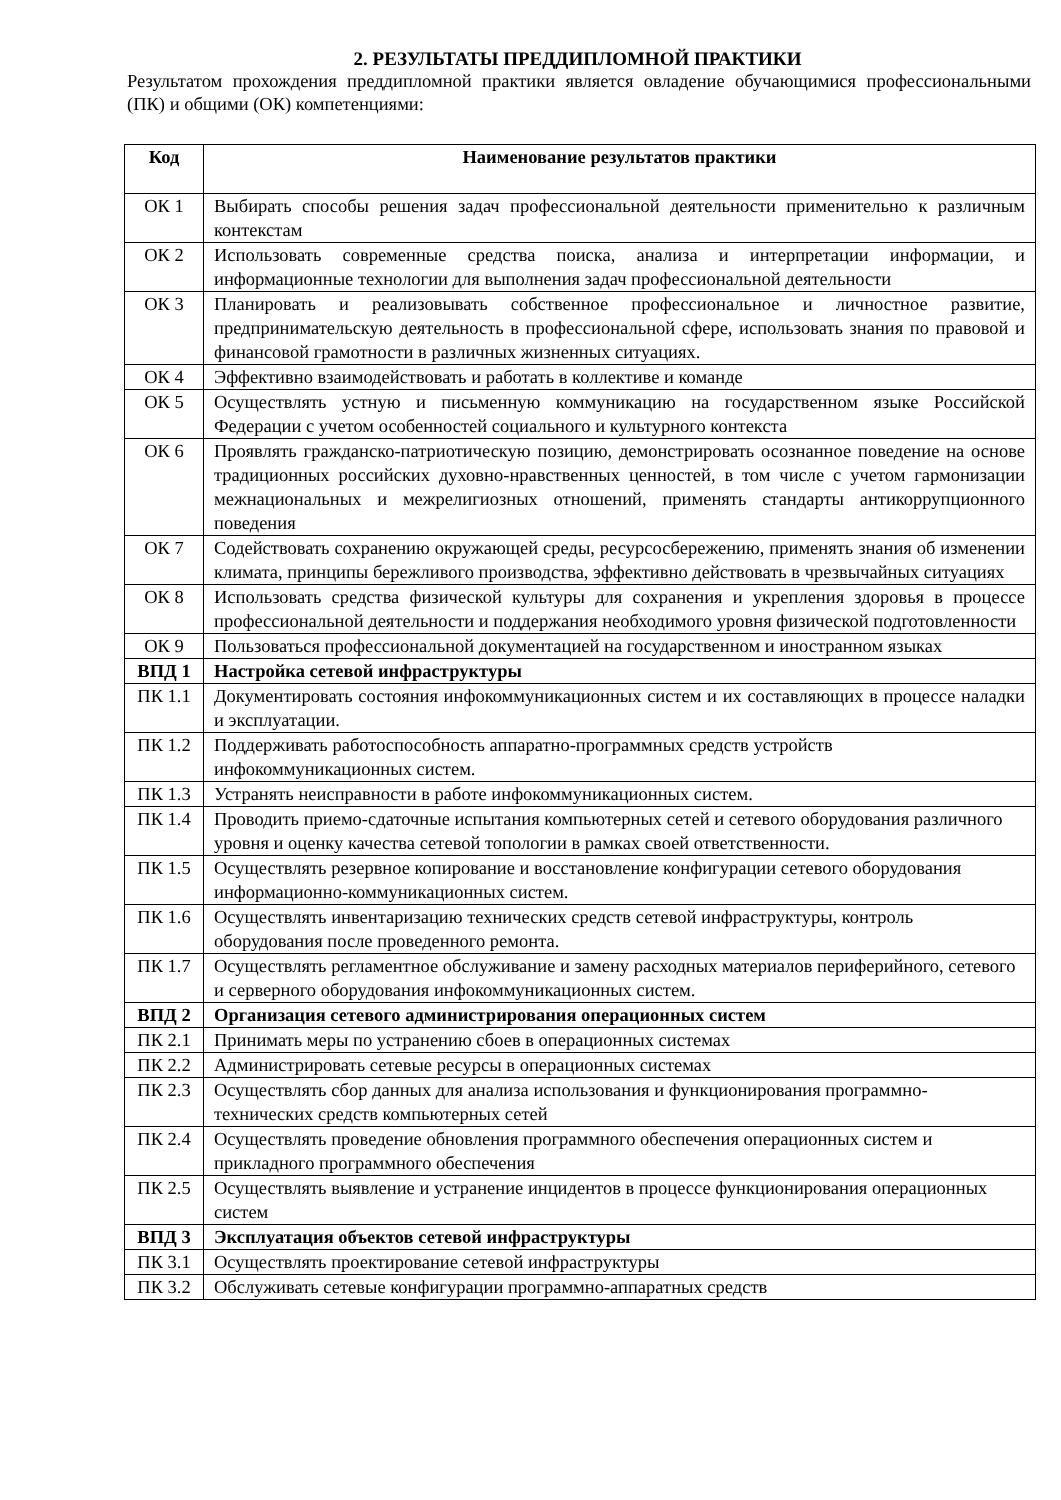2. РЕЗУЛЬТАТЫ ПРЕДДИПЛОМНОЙ ПРАКТИКИ
Результатом прохождения преддипломной практики является овладение обучающимися профессиональными (ПК) и общими (ОК) компетенциями:
| Код | Наименование результатов практики |
| --- | --- |
| ОК 1 | Выбирать способы решения задач профессиональной деятельности применительно к различным контекстам |
| ОК 2 | Использовать современные средства поиска, анализа и интерпретации информации, и информационные технологии для выполнения задач профессиональной деятельности |
| ОК 3 | Планировать и реализовывать собственное профессиональное и личностное развитие, предпринимательскую деятельность в профессиональной сфере, использовать знания по правовой и финансовой грамотности в различных жизненных ситуациях. |
| ОК 4 | Эффективно взаимодействовать и работать в коллективе и команде |
| ОК 5 | Осуществлять устную и письменную коммуникацию на государственном языке Российской Федерации с учетом особенностей социального и культурного контекста |
| ОК 6 | Проявлять гражданско-патриотическую позицию, демонстрировать осознанное поведение на основе традиционных российских духовно-нравственных ценностей, в том числе с учетом гармонизации межнациональных и межрелигиозных отношений, применять стандарты антикоррупционного поведения |
| ОК 7 | Содействовать сохранению окружающей среды, ресурсосбережению, применять знания об изменении климата, принципы бережливого производства, эффективно действовать в чрезвычайных ситуациях |
| ОК 8 | Использовать средства физической культуры для сохранения и укрепления здоровья в процессе профессиональной деятельности и поддержания необходимого уровня физической подготовленности |
| ОК 9 | Пользоваться профессиональной документацией на государственном и иностранном языках |
| ВПД 1 | Настройка сетевой инфраструктуры |
| ПК 1.1 | Документировать состояния инфокоммуникационных систем и их составляющих в процессе наладки и эксплуатации. |
| ПК 1.2 | Поддерживать работоспособность аппаратно-программных средств устройств инфокоммуникационных систем. |
| ПК 1.3 | Устранять неисправности в работе инфокоммуникационных систем. |
| ПК 1.4 | Проводить приемо-сдаточные испытания компьютерных сетей и сетевого оборудования различного уровня и оценку качества сетевой топологии в рамках своей ответственности. |
| ПК 1.5 | Осуществлять резервное копирование и восстановление конфигурации сетевого оборудования информационно-коммуникационных систем. |
| ПК 1.6 | Осуществлять инвентаризацию технических средств сетевой инфраструктуры, контроль оборудования после проведенного ремонта. |
| ПК 1.7 | Осуществлять регламентное обслуживание и замену расходных материалов периферийного, сетевого и серверного оборудования инфокоммуникационных систем. |
| ВПД 2 | Организация сетевого администрирования операционных систем |
| ПК 2.1 | Принимать меры по устранению сбоев в операционных системах |
| ПК 2.2 | Администрировать сетевые ресурсы в операционных системах |
| ПК 2.3 | Осуществлять сбор данных для анализа использования и функционирования программно-технических средств компьютерных сетей |
| ПК 2.4 | Осуществлять проведение обновления программного обеспечения операционных систем и прикладного программного обеспечения |
| ПК 2.5 | Осуществлять выявление и устранение инцидентов в процессе функционирования операционных систем |
| ВПД 3 | Эксплуатация объектов сетевой инфраструктуры |
| ПК 3.1 | Осуществлять проектирование сетевой инфраструктуры |
| ПК 3.2 | Обслуживать сетевые конфигурации программно-аппаратных средств |